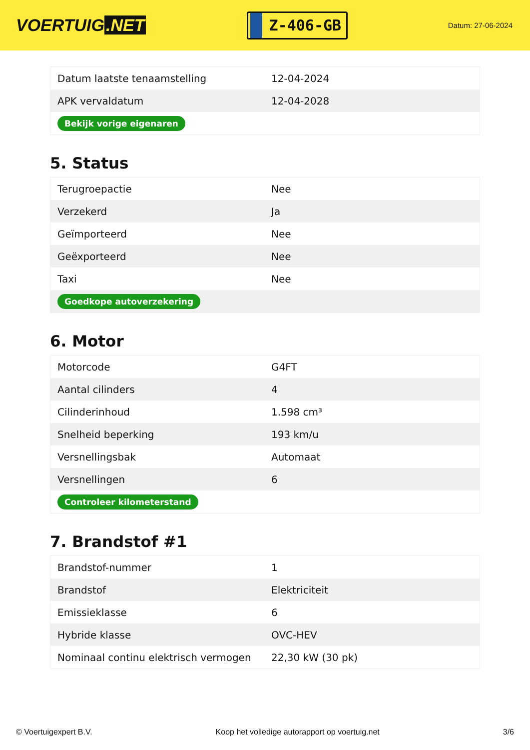VOERTUIG.NET
Z-406-GB
Datum: 27-06-2024
| Datum laatste tenaamstelling | 12-04-2024 |
| APK vervaldatum | 12-04-2028 |
| Bekijk vorige eigenaren | |
5. Status
| Terugroepactie | Nee |
| Verzekerd | Ja |
| Geïmporteerd | Nee |
| Geëxporteerd | Nee |
| Taxi | Nee |
| Goedkope autoverzekering | |
6. Motor
| Motorcode | G4FT |
| Aantal cilinders | 4 |
| Cilinderinhoud | 1.598 cm³ |
| Snelheid beperking | 193 km/u |
| Versnellingsbak | Automaat |
| Versnellingen | 6 |
| Controleer kilometerstand | |
7. Brandstof #1
| Brandstof-nummer | 1 |
| Brandstof | Elektriciteit |
| Emissieklasse | 6 |
| Hybride klasse | OVC-HEV |
| Nominaal continu elektrisch vermogen | 22,30 kW (30 pk) |
© Voertuigexpert B.V. Koop het volledige autorapport op voertuig.net 3/6